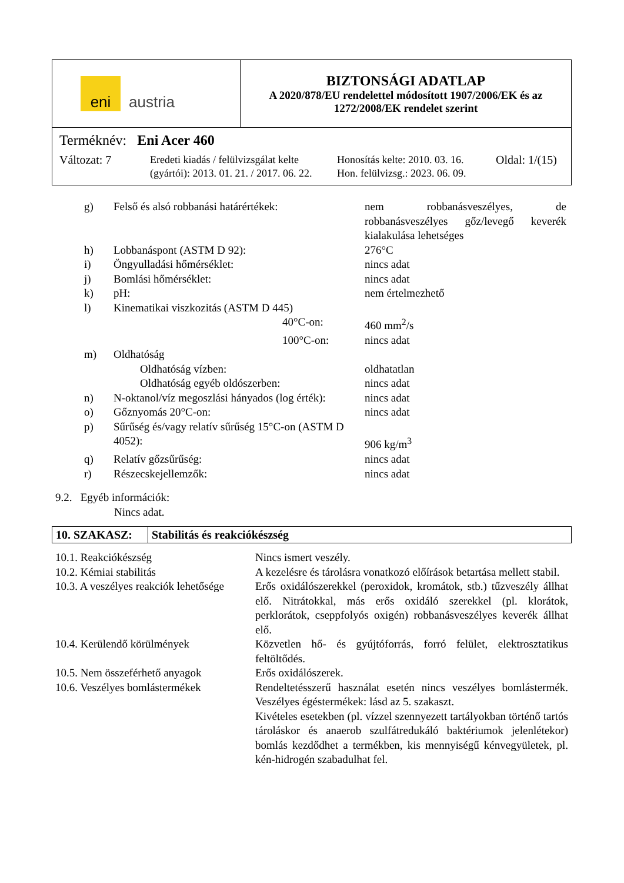| eni austria | BIZTONSÁGI ADATLAP A 2020/878/EU rendelettel módosított 1907/2006/EK és az 1272/2008/EK rendelet szerint |
| Terméknév: Eni Acer 460 Változat: 7 Eredeti kiadás / felülvizsgálat kelte (gyártói): 2013. 01. 21. / 2017. 06. 22. Honosítás kelte: 2010. 03. 16. Hon. felülvizsg.: 2023. 06. 09. Oldal: 1/(15) | |
| g) | Felső és alsó robbanási határértékek: | nem robbanásveszélyes, de robbanásveszélyes gőz/levegő keverék kialakulása lehetséges |
| h) | Lobbanáspont (ASTM D 92): | 276°C |
| i) | Öngyulladási hőmérséklet: | nincs adat |
| j) | Bomlási hőmérséklet: | nincs adat |
| k) | pH: | nem értelmezhető |
| l) | Kinematikai viszkozitás (ASTM D 445) | |
| | 40°C-on: | 460 mm<sup>2</sup>/s |
| | 100°C-on: | nincs adat |
| m) | Oldhatóság | |
| | Oldhatóság vízben: | oldhatatlan |
| | Oldhatóság egyéb oldószerben: | nincs adat |
| n) | N-oktanol/víz megoszlási hányados (log érték): | nincs adat |
| o) | Gőznyomás 20°C-on: | nincs adat |
| p) | Sűrűség és/vagy relatív sűrűség 15°C-on (ASTM D 4052): | 906 kg/m<sup>3</sup> |
| q) | Relatív gőzsűrűség: | nincs adat |
| r) | Részecskejellemzők: | nincs adat |
9.2. Egyéb információk:
Nincs adat.
10. SZAKASZ: Stabilitás és reakciókészség
| 10.1. Reakciókészség | Nincs ismert veszély. |
| 10.2. Kémiai stabilitás | A kezelésre és tárolásra vonatkozó előírások betartása mellett stabil. |
| 10.3. A veszélyes reakciók lehetősége | Erős oxidálószerekkel (peroxidok, kromátok, stb.) tűzveszély állhat elő. Nitrátokkal, más erős oxidáló szerekkel (pl. klorátok, perklorátok, cseppfolyós oxigén) robbanásveszélyes keverék állhat elő. |
| 10.4. Kerülendő körülmények | Közvetlen hő- és gyújtóforrás, forró felület, elektrosztatikus feltöltődés. |
| 10.5. Nem összeférhető anyagok | Erős oxidálószerek. |
| 10.6. Veszélyes bomlástermékek | Rendeltetésszerű használat esetén nincs veszélyes bomlástermék. Veszélyes égéstermékek: lásd az 5. szakaszt. Kivételes esetekben (pl. vízzel szennyezett tartályokban történő tartós tároláskor és anaerob szulfátredukáló baktériumok jelenlétekor) bomlás kezdődhet a termékben, kis mennyiségű kénvegyületek, pl. kén-hidrogén szabadulhat fel. |